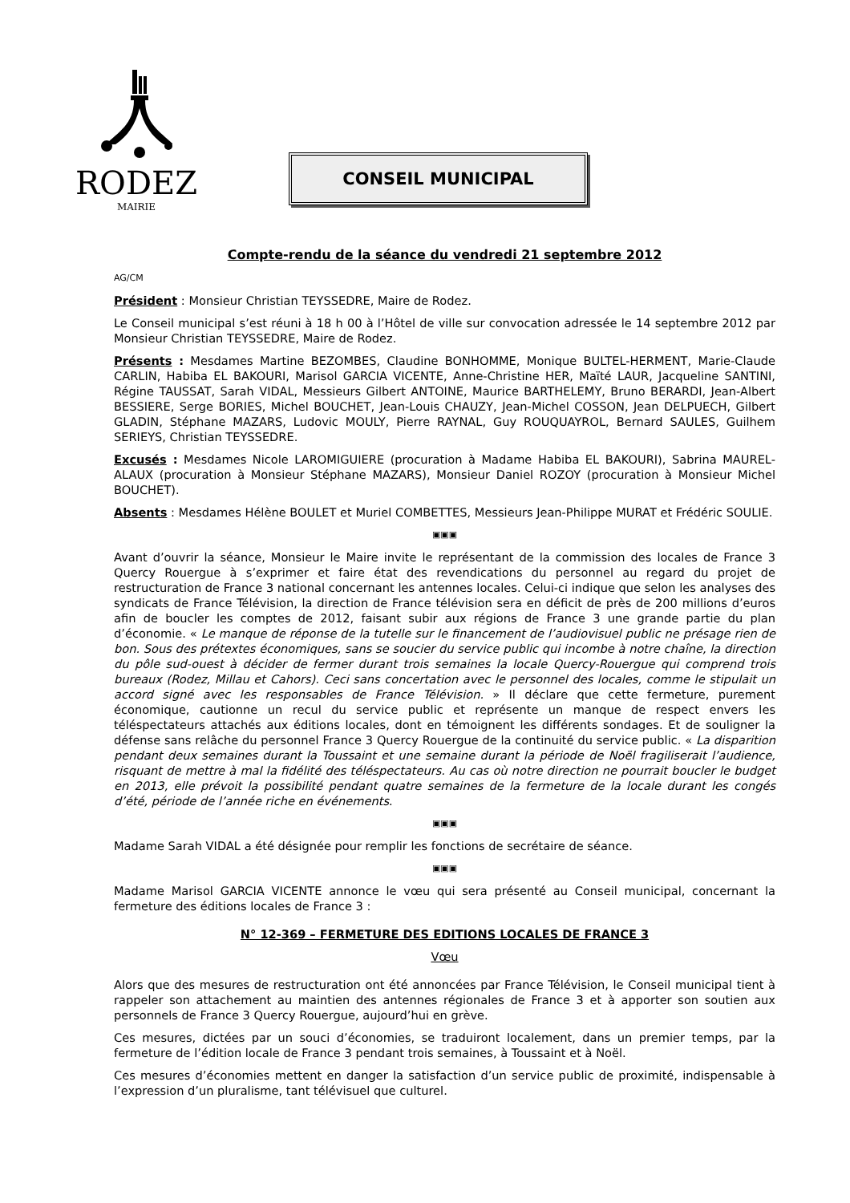RODEZ
MAIRIE
CONSEIL MUNICIPAL
Compte-rendu de la séance du vendredi 21 septembre 2012
AG/CM
Président : Monsieur Christian TEYSSEDRE, Maire de Rodez.
Le Conseil municipal s’est réuni à 18 h 00 à l’Hôtel de ville sur convocation adressée le 14 septembre 2012 par Monsieur Christian TEYSSEDRE, Maire de Rodez.
Présents : Mesdames Martine BEZOMBES, Claudine BONHOMME, Monique BULTEL-HERMENT, Marie-Claude CARLIN, Habiba EL BAKOURI, Marisol GARCIA VICENTE, Anne-Christine HER, Maïté LAUR, Jacqueline SANTINI, Régine TAUSSAT, Sarah VIDAL, Messieurs Gilbert ANTOINE, Maurice BARTHELEMY, Bruno BERARDI, Jean-Albert BESSIERE, Serge BORIES, Michel BOUCHET, Jean-Louis CHAUZY, Jean-Michel COSSON, Jean DELPUECH, Gilbert GLADIN, Stéphane MAZARS, Ludovic MOULY, Pierre RAYNAL, Guy ROUQUAYROL, Bernard SAULES, Guilhem SERIEYS, Christian TEYSSEDRE.
Excusés : Mesdames Nicole LAROMIGUIERE (procuration à Madame Habiba EL BAKOURI), Sabrina MAUREL-ALAUX (procuration à Monsieur Stéphane MAZARS), Monsieur Daniel ROZOY (procuration à Monsieur Michel BOUCHET).
Absents : Mesdames Hélène BOULET et Muriel COMBETTES, Messieurs Jean-Philippe MURAT et Frédéric SOULIE.
▣▣▣
Avant d’ouvrir la séance, Monsieur le Maire invite le représentant de la commission des locales de France 3 Quercy Rouergue à s’exprimer et faire état des revendications du personnel au regard du projet de restructuration de France 3 national concernant les antennes locales. Celui-ci indique que selon les analyses des syndicats de France Télévision, la direction de France télévision sera en déficit de près de 200 millions d’euros afin de boucler les comptes de 2012, faisant subir aux régions de France 3 une grande partie du plan d’économie. « Le manque de réponse de la tutelle sur le financement de l’audiovisuel public ne présage rien de bon. Sous des prétextes économiques, sans se soucier du service public qui incombe à notre chaîne, la direction du pôle sud-ouest à décider de fermer durant trois semaines la locale Quercy-Rouergue qui comprend trois bureaux (Rodez, Millau et Cahors). Ceci sans concertation avec le personnel des locales, comme le stipulait un accord signé avec les responsables de France Télévision. » Il déclare que cette fermeture, purement économique, cautionne un recul du service public et représente un manque de respect envers les téléspectateurs attachés aux éditions locales, dont en témoignent les différents sondages. Et de souligner la défense sans relâche du personnel France 3 Quercy Rouergue de la continuité du service public. « La disparition pendant deux semaines durant la Toussaint et une semaine durant la période de Noël fragiliserait l’audience, risquant de mettre à mal la fidélité des téléspectateurs. Au cas où notre direction ne pourrait boucler le budget en 2013, elle prévoit la possibilité pendant quatre semaines de la fermeture de la locale durant les congés d’été, période de l’année riche en événements.
▣▣▣
Madame Sarah VIDAL a été désignée pour remplir les fonctions de secrétaire de séance.
▣▣▣
Madame Marisol GARCIA VICENTE annonce le vœu qui sera présenté au Conseil municipal, concernant la fermeture des éditions locales de France 3 :
N° 12-369 – FERMETURE DES EDITIONS LOCALES DE FRANCE 3
Vœu
Alors que des mesures de restructuration ont été annoncées par France Télévision, le Conseil municipal tient à rappeler son attachement au maintien des antennes régionales de France 3 et à apporter son soutien aux personnels de France 3 Quercy Rouergue, aujourd’hui en grève.
Ces mesures, dictées par un souci d’économies, se traduiront localement, dans un premier temps, par la fermeture de l’édition locale de France 3 pendant trois semaines, à Toussaint et à Noël.
Ces mesures d’économies mettent en danger la satisfaction d’un service public de proximité, indispensable à l’expression d’un pluralisme, tant télévisuel que culturel.